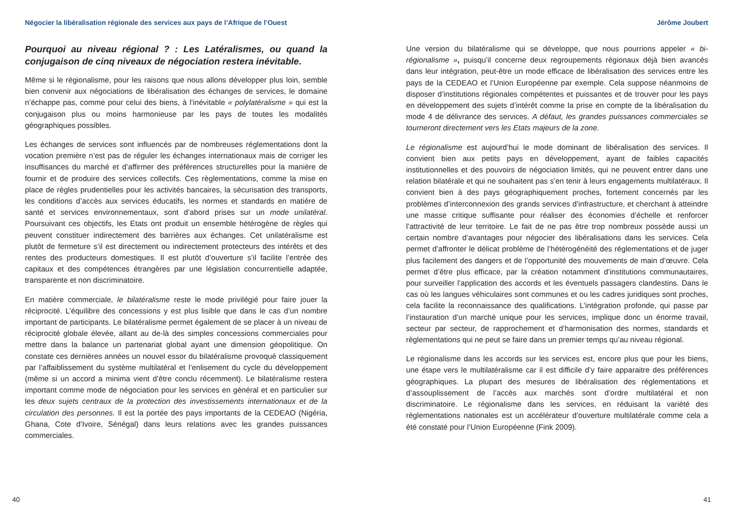Négocier la libéralisation régionale des services aux pays de l’Afrique de l’Ouest
Pourquoi au niveau régional ? : Les Latéralismes, ou quand la conjugaison de cinq niveaux de négociation restera inévitable.
Même si le régionalisme, pour les raisons que nous allons développer plus loin, semble bien convenir aux négociations de libéralisation des échanges de services, le domaine n’échappe pas, comme pour celui des biens, à l’inévitable « polylatéralisme » qui est la conjugaison plus ou moins harmonieuse par les pays de toutes les modalités géographiques possibles.
Les échanges de services sont influencés par de nombreuses réglementations dont la vocation première n’est pas de réguler les échanges internationaux mais de corriger les insuffisances du marché et d’affirmer des préférences structurelles pour la manière de fournir et de produire des services collectifs. Ces règlementations, comme la mise en place de règles prudentielles pour les activités bancaires, la sécurisation des transports, les conditions d’accès aux services éducatifs, les normes et standards en matière de santé et services environnementaux, sont d’abord prises sur un mode unilatéral. Poursuivant ces objectifs, les Etats ont produit un ensemble hétérogène de règles qui peuvent constituer indirectement des barrières aux échanges. Cet unilatéralisme est plutôt de fermeture s’il est directement ou indirectement protecteurs des intérêts et des rentes des producteurs domestiques. Il est plutôt d’ouverture s’il facilite l’entrée des capitaux et des compétences étrangères par une législation concurrentielle adaptée, transparente et non discriminatoire.
En matière commerciale, le bilatéralisme reste le mode privilégié pour faire jouer la réciprocité. L’équilibre des concessions y est plus lisible que dans le cas d’un nombre important de participants. Le bilatéralisme permet également de se placer à un niveau de réciprocité globale élevée, allant au de-là des simples concessions commerciales pour mettre dans la balance un partenariat global ayant une dimension géopolitique. On constate ces dernières années un nouvel essor du bilatéralisme provoqué classiquement par l’affaiblissement du système multilatéral et l’enlisement du cycle du développement (même si un accord a minima vient d’être conclu récemment). Le bilatéralisme restera important comme mode de négociation pour les services en général et en particulier sur les deux sujets centraux de la protection des investissements internationaux et de la circulation des personnes. Il est la portée des pays importants de la CEDEAO (Nigéria, Ghana, Cote d’Ivoire, Sénégal) dans leurs relations avec les grandes puissances commerciales.
40
Jérôme Joubert
Une version du bilatéralisme qui se développe, que nous pourrions appeler « bi-régionalisme », puisqu’il concerne deux regroupements régionaux déjà bien avancés dans leur intégration, peut-être un mode efficace de libéralisation des services entre les pays de la CEDEAO et l’Union Européenne par exemple. Cela suppose néanmoins de disposer d’institutions régionales compétentes et puissantes et de trouver pour les pays en développement des sujets d’intérêt comme la prise en compte de la libéralisation du mode 4 de délivrance des services. A défaut, les grandes puissances commerciales se tourneront directement vers les Etats majeurs de la zone.
Le régionalisme est aujourd’hui le mode dominant de libéralisation des services. Il convient bien aux petits pays en développement, ayant de faibles capacités institutionnelles et des pouvoirs de négociation limités, qui ne peuvent entrer dans une relation bilatérale et qui ne souhaitent pas s’en tenir à leurs engagements multilatéraux. Il convient bien à des pays géographiquement proches, fortement concernés par les problèmes d’interconnexion des grands services d’infrastructure, et cherchant à atteindre une masse critique suffisante pour réaliser des économies d’échelle et renforcer l’attractivité de leur territoire. Le fait de ne pas être trop nombreux possède aussi un certain nombre d’avantages pour négocier des libéralisations dans les services. Cela permet d’affronter le délicat problème de l’hétérogénéité des réglementations et de juger plus facilement des dangers et de l’opportunité des mouvements de main d’œuvre. Cela permet d’être plus efficace, par la création notamment d’institutions communautaires, pour surveiller l’application des accords et les éventuels passagers clandestins. Dans le cas où les langues véhiculaires sont communes et ou les cadres juridiques sont proches, cela facilite la reconnaissance des qualifications. L’intégration profonde, qui passe par l’instauration d’un marché unique pour les services, implique donc un énorme travail, secteur par secteur, de rapprochement et d’harmonisation des normes, standards et règlementations qui ne peut se faire dans un premier temps qu’au niveau régional.
Le régionalisme dans les accords sur les services est, encore plus que pour les biens, une étape vers le multilatéralisme car il est difficile d’y faire apparaitre des préférences géographiques. La plupart des mesures de libéralisation des réglementations et d’assouplissement de l’accès aux marchés sont d’ordre multilatéral et non discriminatoire. Le régionalisme dans les services, en réduisant la variété des règlementations nationales est un accélérateur d’ouverture multilatérale comme cela a été constaté pour l’Union Européenne (Fink 2009).
41